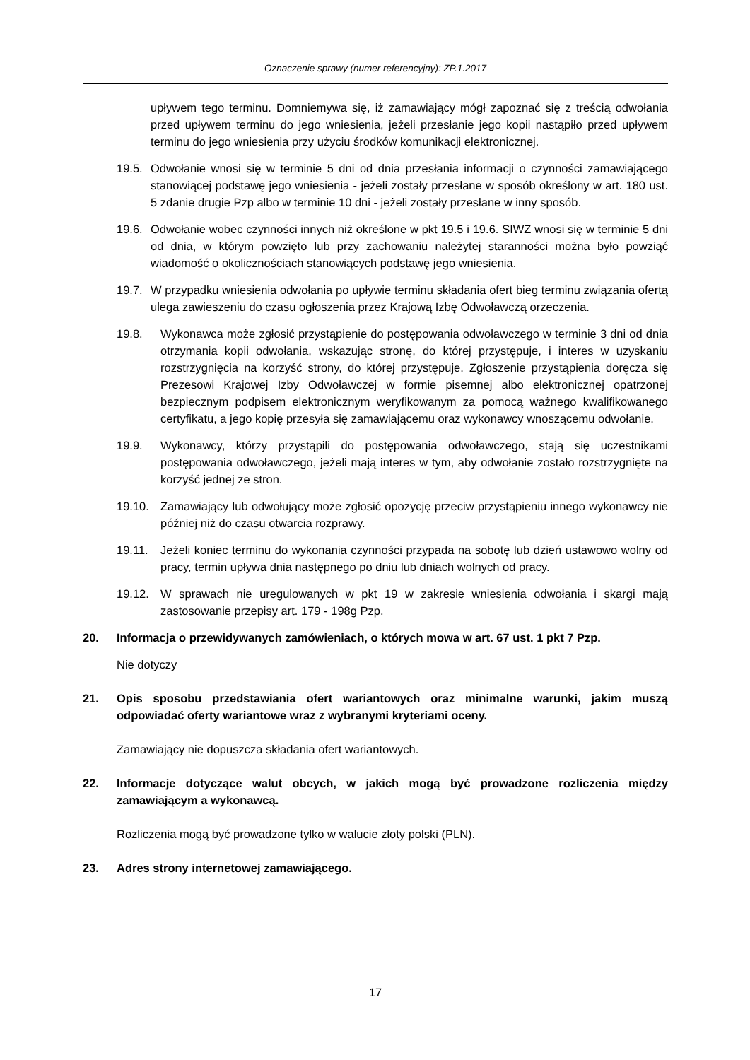Oznaczenie sprawy (numer referencyjny): ZP.1.2017
upływem tego terminu. Domniemywa się, iż zamawiający mógł zapoznać się z treścią odwołania przed upływem terminu do jego wniesienia, jeżeli przesłanie jego kopii nastąpiło przed upływem terminu do jego wniesienia przy użyciu środków komunikacji elektronicznej.
19.5.
Odwołanie wnosi się w terminie 5 dni od dnia przesłania informacji o czynności zamawiającego stanowiącej podstawę jego wniesienia - jeżeli zostały przesłane w sposób określony w art. 180 ust. 5 zdanie drugie Pzp albo w terminie 10 dni - jeżeli zostały przesłane w inny sposób.
19.6.
Odwołanie wobec czynności innych niż określone w pkt 19.5 i 19.6. SIWZ wnosi się w terminie 5 dni od dnia, w którym powzięto lub przy zachowaniu należytej staranności można było powziąć wiadomość o okolicznościach stanowiących podstawę jego wniesienia.
19.7.
W przypadku wniesienia odwołania po upływie terminu składania ofert bieg terminu związania ofertą ulega zawieszeniu do czasu ogłoszenia przez Krajową Izbę Odwoławczą orzeczenia.
19.8. Wykonawca może zgłosić przystąpienie do postępowania odwoławczego w terminie 3 dni od dnia otrzymania kopii odwołania, wskazując stronę, do której przystępuje, i interes w uzyskaniu rozstrzygnięcia na korzyść strony, do której przystępuje. Zgłoszenie przystąpienia doręcza się Prezesowi Krajowej Izby Odwoławczej w formie pisemnej albo elektronicznej opatrzonej bezpiecznym podpisem elektronicznym weryfikowanym za pomocą ważnego kwalifikowanego certyfikatu, a jego kopię przesyła się zamawiającemu oraz wykonawcy wnoszącemu odwołanie.
19.9. Wykonawcy, którzy przystąpili do postępowania odwoławczego, stają się uczestnikami postępowania odwoławczego, jeżeli mają interes w tym, aby odwołanie zostało rozstrzygnięte na korzyść jednej ze stron.
19.10. Zamawiający lub odwołujący może zgłosić opozycję przeciw przystąpieniu innego wykonawcy nie później niż do czasu otwarcia rozprawy.
19.11. Jeżeli koniec terminu do wykonania czynności przypada na sobotę lub dzień ustawowo wolny od pracy, termin upływa dnia następnego po dniu lub dniach wolnych od pracy.
19.12. W sprawach nie uregulowanych w pkt 19 w zakresie wniesienia odwołania i skargi mają zastosowanie przepisy art. 179 - 198g Pzp.
20. Informacja o przewidywanych zamówieniach, o których mowa w art. 67 ust. 1 pkt 7 Pzp.
Nie dotyczy
21. Opis sposobu przedstawiania ofert wariantowych oraz minimalne warunki, jakim muszą odpowiadać oferty wariantowe wraz z wybranymi kryteriami oceny.
Zamawiający nie dopuszcza składania ofert wariantowych.
22. Informacje dotyczące walut obcych, w jakich mogą być prowadzone rozliczenia między zamawiającym a wykonawcą.
Rozliczenia mogą być prowadzone tylko w walucie złoty polski (PLN).
23. Adres strony internetowej zamawiającego.
17